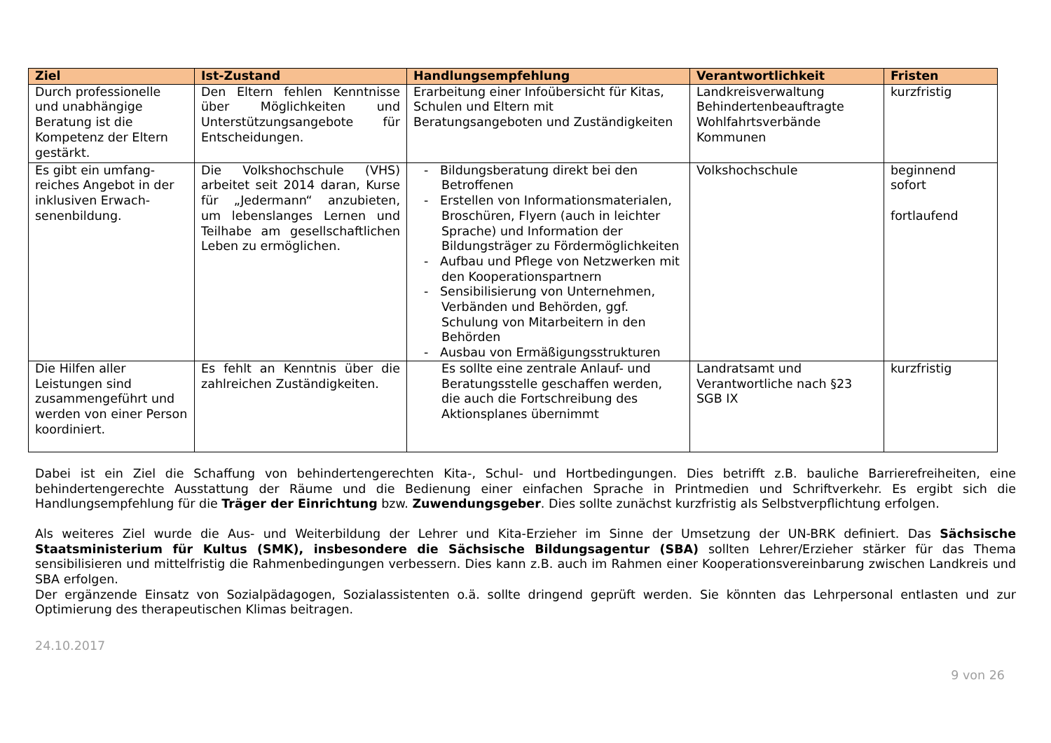| Ziel | Ist-Zustand | Handlungsempfehlung | Verantwortlichkeit | Fristen |
| --- | --- | --- | --- | --- |
| Durch professionelle und unabhängige Beratung ist die Kompetenz der Eltern gestärkt. | Den Eltern fehlen Kenntnisse über Möglichkeiten und Unterstützungsangebote für Entscheidungen. | Erarbeitung einer Infoübersicht für Kitas, Schulen und Eltern mit Beratungsangeboten und Zuständigkeiten | Landkreisverwaltung Behindertenbeauftragte Wohlfahrtsverbände Kommunen | kurzfristig |
| Es gibt ein umfang-reiches Angebot in der inklusiven Erwach-senenbildung. | Die Volkshochschule (VHS) arbeitet seit 2014 daran, Kurse für „Jedermann“ anzubieten, um lebenslanges Lernen und Teilhabe am gesellschaftlichen Leben zu ermöglichen. | - Bildungsberatung direkt bei den Betroffenen - Erstellen von Informationsmaterialen, Broschüren, Flyern (auch in leichter Sprache) und Information der Bildungsträger zu Fördermöglichkeiten - Aufbau und Pflege von Netzwerken mit den Kooperationspartnern - Sensibilisierung von Unternehmen, Verbänden und Behörden, ggf. Schulung von Mitarbeitern in den Behörden - Ausbau von Ermäßigungsstrukturen | Volkshochschule | beginnend sofort fortlaufend |
| Die Hilfen aller Leistungen sind zusammengeführt und werden von einer Person koordiniert. | Es fehlt an Kenntnis über die zahlreichen Zuständigkeiten. | Es sollte eine zentrale Anlauf- und Beratungsstelle geschaffen werden, die auch die Fortschreibung des Aktionsplanes übernimmt | Landratsamt und Verantwortliche nach §23 SGB IX | kurzfristig |
Dabei ist ein Ziel die Schaffung von behindertengerechten Kita-, Schul- und Hortbedingungen. Dies betrifft z.B. bauliche Barrierefreiheiten, eine behindertengerechte Ausstattung der Räume und die Bedienung einer einfachen Sprache in Printmedien und Schriftverkehr. Es ergibt sich die Handlungsempfehlung für die Träger der Einrichtung bzw. Zuwendungsgeber. Dies sollte zunächst kurzfristig als Selbstverpflichtung erfolgen.
Als weiteres Ziel wurde die Aus- und Weiterbildung der Lehrer und Kita-Erzieher im Sinne der Umsetzung der UN-BRK definiert. Das Sächsische Staatsministerium für Kultus (SMK), insbesondere die Sächsische Bildungsagentur (SBA) sollten Lehrer/Erzieher stärker für das Thema sensibilisieren und mittelfristig die Rahmenbedingungen verbessern. Dies kann z.B. auch im Rahmen einer Kooperationsvereinbarung zwischen Landkreis und SBA erfolgen.
Der ergänzende Einsatz von Sozialpädagogen, Sozialassistenten o.ä. sollte dringend geprüft werden. Sie könnten das Lehrpersonal entlasten und zur Optimierung des therapeutischen Klimas beitragen.
24.10.2017
9 von 26